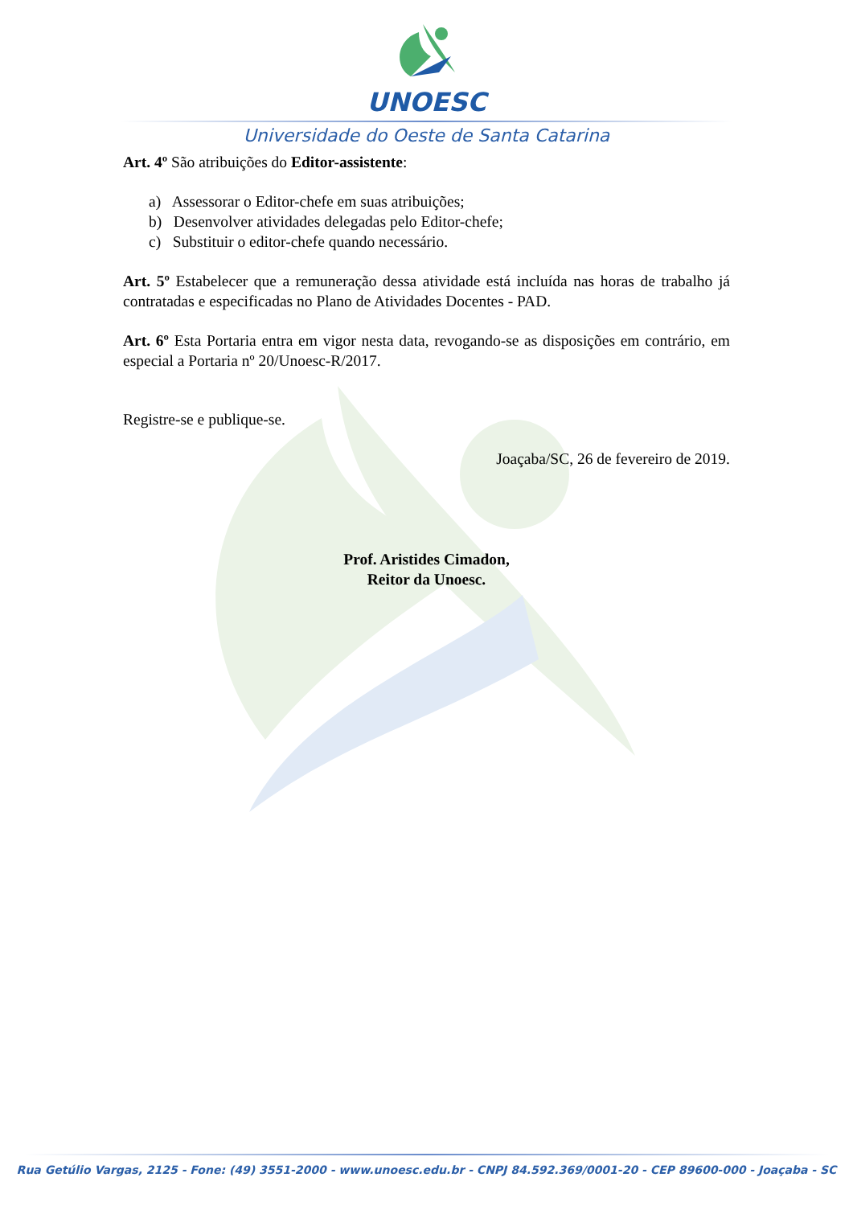UNOESC
Universidade do Oeste de Santa Catarina
Art. 4º São atribuições do Editor-assistente:
a) Assessorar o Editor-chefe em suas atribuições;
b) Desenvolver atividades delegadas pelo Editor-chefe;
c) Substituir o editor-chefe quando necessário.
Art. 5º Estabelecer que a remuneração dessa atividade está incluída nas horas de trabalho já contratadas e especificadas no Plano de Atividades Docentes - PAD.
Art. 6º Esta Portaria entra em vigor nesta data, revogando-se as disposições em contrário, em especial a Portaria nº 20/Unoesc-R/2017.
Registre-se e publique-se.
Joaçaba/SC, 26 de fevereiro de 2019.
Prof. Aristides Cimadon,
Reitor da Unoesc.
Rua Getúlio Vargas, 2125 - Fone: (49) 3551-2000 - www.unoesc.edu.br - CNPJ 84.592.369/0001-20 - CEP 89600-000 - Joaçaba - SC